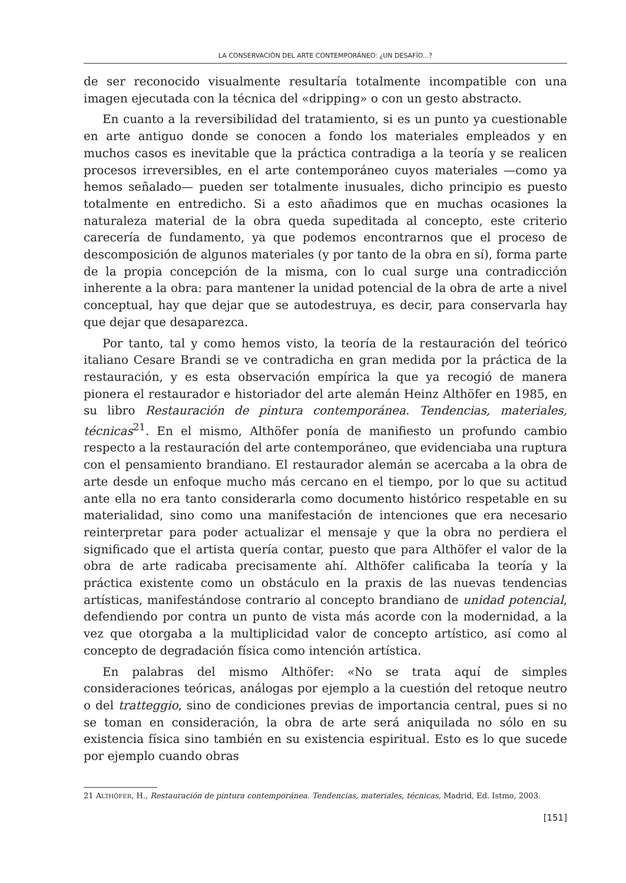LA CONSERVACIÓN DEL ARTE CONTEMPORÁNEO: ¿UN DESAFÍO...?
de ser reconocido visualmente resultaría totalmente incompatible con una imagen ejecutada con la técnica del «dripping» o con un gesto abstracto.
En cuanto a la reversibilidad del tratamiento, si es un punto ya cuestionable en arte antiguo donde se conocen a fondo los materiales empleados y en muchos casos es inevitable que la práctica contradiga a la teoría y se realicen procesos irreversibles, en el arte contemporáneo cuyos materiales —como ya hemos señalado— pueden ser totalmente inusuales, dicho principio es puesto totalmente en entredicho. Si a esto añadimos que en muchas ocasiones la naturaleza material de la obra queda supeditada al concepto, este criterio carecería de fundamento, ya que podemos encontrarnos que el proceso de descomposición de algunos materiales (y por tanto de la obra en sí), forma parte de la propia concepción de la misma, con lo cual surge una contradicción inherente a la obra: para mantener la unidad potencial de la obra de arte a nivel conceptual, hay que dejar que se autodestruya, es decir, para conservarla hay que dejar que desaparezca.
Por tanto, tal y como hemos visto, la teoría de la restauración del teórico italiano Cesare Brandi se ve contradicha en gran medida por la práctica de la restauración, y es esta observación empírica la que ya recogió de manera pionera el restaurador e historiador del arte alemán Heinz Althöfer en 1985, en su libro Restauración de pintura contemporánea. Tendencias, materiales, técnicas<sup>21</sup>. En el mismo, Althöfer ponía de manifiesto un profundo cambio respecto a la restauración del arte contemporáneo, que evidenciaba una ruptura con el pensamiento brandiano. El restaurador alemán se acercaba a la obra de arte desde un enfoque mucho más cercano en el tiempo, por lo que su actitud ante ella no era tanto considerarla como documento histórico respetable en su materialidad, sino como una manifestación de intenciones que era necesario reinterpretar para poder actualizar el mensaje y que la obra no perdiera el significado que el artista quería contar, puesto que para Althöfer el valor de la obra de arte radicaba precisamente ahí. Althöfer calificaba la teoría y la práctica existente como un obstáculo en la praxis de las nuevas tendencias artísticas, manifestándose contrario al concepto brandiano de unidad potencial, defendiendo por contra un punto de vista más acorde con la modernidad, a la vez que otorgaba a la multiplicidad valor de concepto artístico, así como al concepto de degradación física como intención artística.
En palabras del mismo Althöfer: «No se trata aquí de simples consideraciones teóricas, análogas por ejemplo a la cuestión del retoque neutro o del tratteggio, sino de condiciones previas de importancia central, pues si no se toman en consideración, la obra de arte será aniquilada no sólo en su existencia física sino también en su existencia espiritual. Esto es lo que sucede por ejemplo cuando obras
21 ALTHÖFER, H., Restauración de pintura contemporánea. Tendencias, materiales, técnicas, Madrid, Ed. Istmo, 2003.
[151]